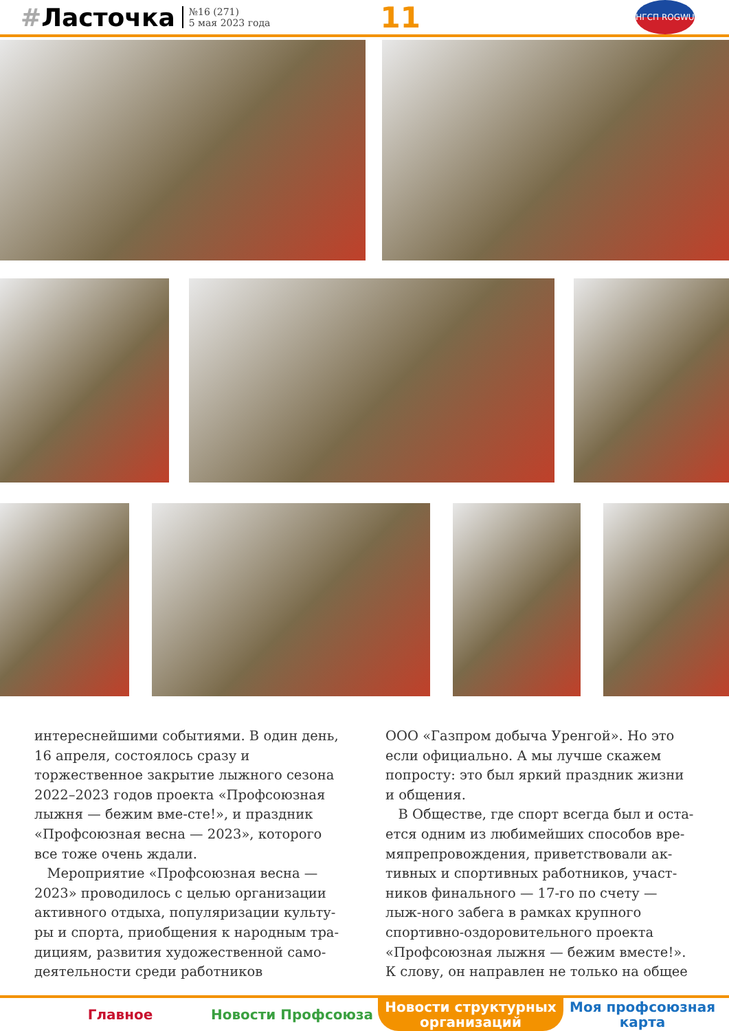#Ласточка
№16 (271)
5 мая 2023 года
11
НГСП ROGWU
интереснейшими событиями. В один день, 16 апреля, состоялось сразу и торжественное закрытие лыжного сезона 2022–2023 годов проекта «Профсоюзная лыжня — бежим вме-сте!», и праздник «Профсоюзная весна — 2023», которого все тоже очень ждали.
Мероприятие «Профсоюзная весна — 2023» проводилось с целью организации активного отдыха, популяризации культу-ры и спорта, приобщения к народным тра-дициям, развития художественной само-деятельности среди работников
ООО «Газпром добыча Уренгой». Но это если официально. А мы лучше скажем попросту: это был яркий праздник жизни и общения.
В Обществе, где спорт всегда был и оста-ется одним из любимейших способов вре-мяпрепровождения, приветствовали ак-тивных и спортивных работников, участ-ников финального — 17-го по счету — лыж-ного забега в рамках крупного спортивно-оздоровительного проекта «Профсоюзная лыжня — бежим вместе!». К слову, он направлен не только на общее
Главное Новости Профсоюза Новости структурных организаций
Моя профсоюзная карта